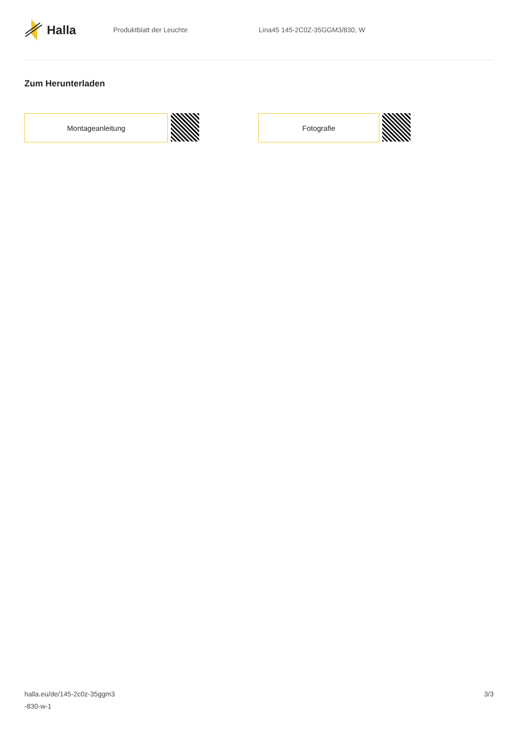Halla
Produktblatt der Leuchte Lina45 145-2C0Z-35GGM3/830, W
Zum Herunterladen
Montageanleitung Fotografie
halla.eu/de/145-2c0z-35ggm3
-830-w-1
3/3